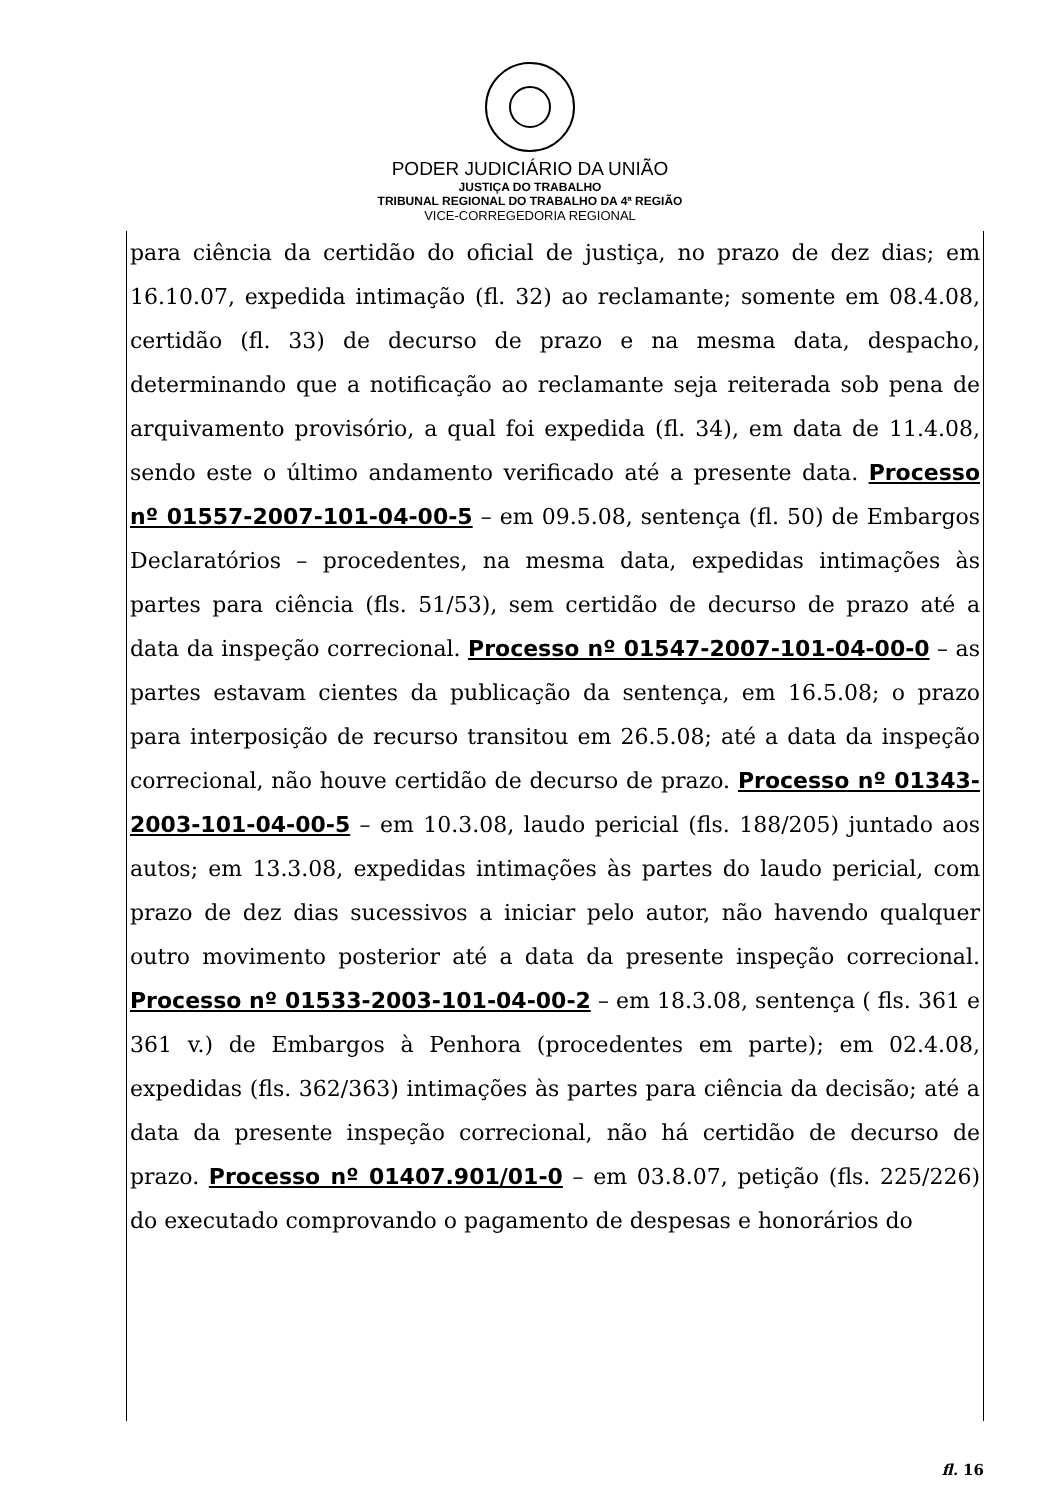PODER JUDICIÁRIO DA UNIÃO
JUSTIÇA DO TRABALHO
TRIBUNAL REGIONAL DO TRABALHO DA 4ª REGIÃO
VICE-CORREGEDORIA REGIONAL
para ciência da certidão do oficial de justiça, no prazo de dez dias; em 16.10.07, expedida intimação (fl. 32) ao reclamante; somente em 08.4.08, certidão (fl. 33) de decurso de prazo e na mesma data, despacho, determinando que a notificação ao reclamante seja reiterada sob pena de arquivamento provisório, a qual foi expedida (fl. 34), em data de 11.4.08, sendo este o último andamento verificado até a presente data. Processo nº 01557-2007-101-04-00-5 – em 09.5.08, sentença (fl. 50) de Embargos Declaratórios – procedentes, na mesma data, expedidas intimações às partes para ciência (fls. 51/53), sem certidão de decurso de prazo até a data da inspeção correcional. Processo nº 01547-2007-101-04-00-0 – as partes estavam cientes da publicação da sentença, em 16.5.08; o prazo para interposição de recurso transitou em 26.5.08; até a data da inspeção correcional, não houve certidão de decurso de prazo. Processo nº 01343-2003-101-04-00-5 – em 10.3.08, laudo pericial (fls. 188/205) juntado aos autos; em 13.3.08, expedidas intimações às partes do laudo pericial, com prazo de dez dias sucessivos a iniciar pelo autor, não havendo qualquer outro movimento posterior até a data da presente inspeção correcional. Processo nº 01533-2003-101-04-00-2 – em 18.3.08, sentença ( fls. 361 e 361 v.) de Embargos à Penhora (procedentes em parte); em 02.4.08, expedidas (fls. 362/363) intimações às partes para ciência da decisão; até a data da presente inspeção correcional, não há certidão de decurso de prazo. Processo nº 01407.901/01-0 – em 03.8.07, petição (fls. 225/226) do executado comprovando o pagamento de despesas e honorários do
fl. 16